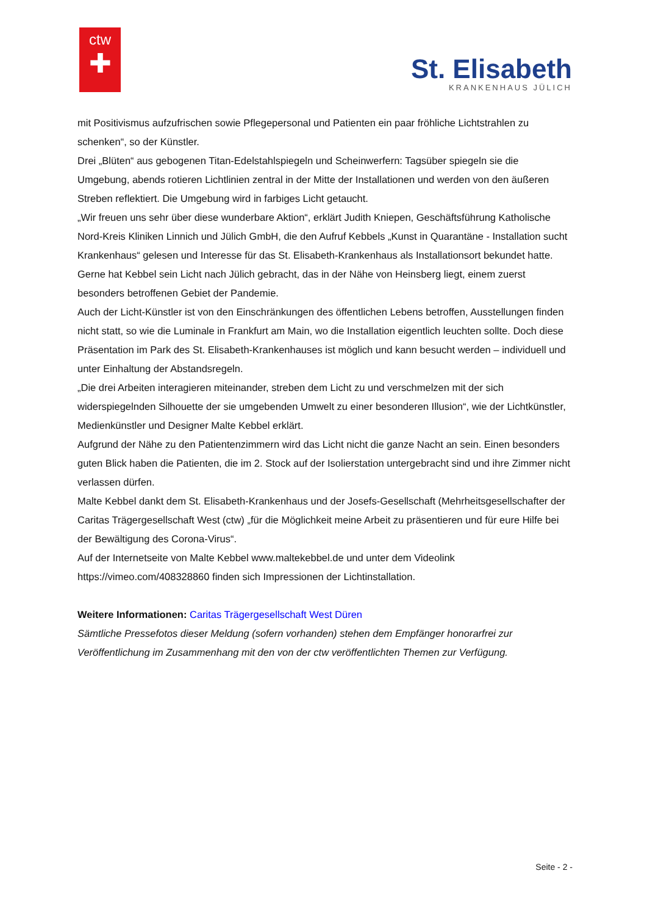ctw
✚
St. Elisabeth
KRANKENHAUS JÜLICH
mit Positivismus aufzufrischen sowie Pflegepersonal und Patienten ein paar fröhliche Lichtstrahlen zu schenken“, so der Künstler.
Drei „Blüten“ aus gebogenen Titan-Edelstahlspiegeln und Scheinwerfern: Tagsüber spiegeln sie die Umgebung, abends rotieren Lichtlinien zentral in der Mitte der Installationen und werden von den äußeren Streben reflektiert. Die Umgebung wird in farbiges Licht getaucht.
„Wir freuen uns sehr über diese wunderbare Aktion“, erklärt Judith Kniepen, Geschäftsführung Katholische Nord-Kreis Kliniken Linnich und Jülich GmbH, die den Aufruf Kebbels „Kunst in Quarantäne - Installation sucht Krankenhaus“ gelesen und Interesse für das St. Elisabeth-Krankenhaus als Installationsort bekundet hatte.
Gerne hat Kebbel sein Licht nach Jülich gebracht, das in der Nähe von Heinsberg liegt, einem zuerst besonders betroffenen Gebiet der Pandemie.
Auch der Licht-Künstler ist von den Einschränkungen des öffentlichen Lebens betroffen, Ausstellungen finden nicht statt, so wie die Luminale in Frankfurt am Main, wo die Installation eigentlich leuchten sollte. Doch diese Präsentation im Park des St. Elisabeth-Krankenhauses ist möglich und kann besucht werden – individuell und unter Einhaltung der Abstandsregeln.
„Die drei Arbeiten interagieren miteinander, streben dem Licht zu und verschmelzen mit der sich widerspiegelnden Silhouette der sie umgebenden Umwelt zu einer besonderen Illusion“, wie der Lichtkünstler, Medienkünstler und Designer Malte Kebbel erklärt.
Aufgrund der Nähe zu den Patientenzimmern wird das Licht nicht die ganze Nacht an sein. Einen besonders guten Blick haben die Patienten, die im 2. Stock auf der Isolierstation untergebracht sind und ihre Zimmer nicht verlassen dürfen.
Malte Kebbel dankt dem St. Elisabeth-Krankenhaus und der Josefs-Gesellschaft (Mehrheitsgesellschafter der Caritas Trägergesellschaft West (ctw) „für die Möglichkeit meine Arbeit zu präsentieren und für eure Hilfe bei der Bewältigung des Corona-Virus“.
Auf der Internetseite von Malte Kebbel www.maltekebbel.de und unter dem Videolink https://vimeo.com/408328860 finden sich Impressionen der Lichtinstallation.
Weitere Informationen: Caritas Trägergesellschaft West Düren
Sämtliche Pressefotos dieser Meldung (sofern vorhanden) stehen dem Empfänger honorarfrei zur Veröffentlichung im Zusammenhang mit den von der ctw veröffentlichten Themen zur Verfügung.
Seite - 2 -